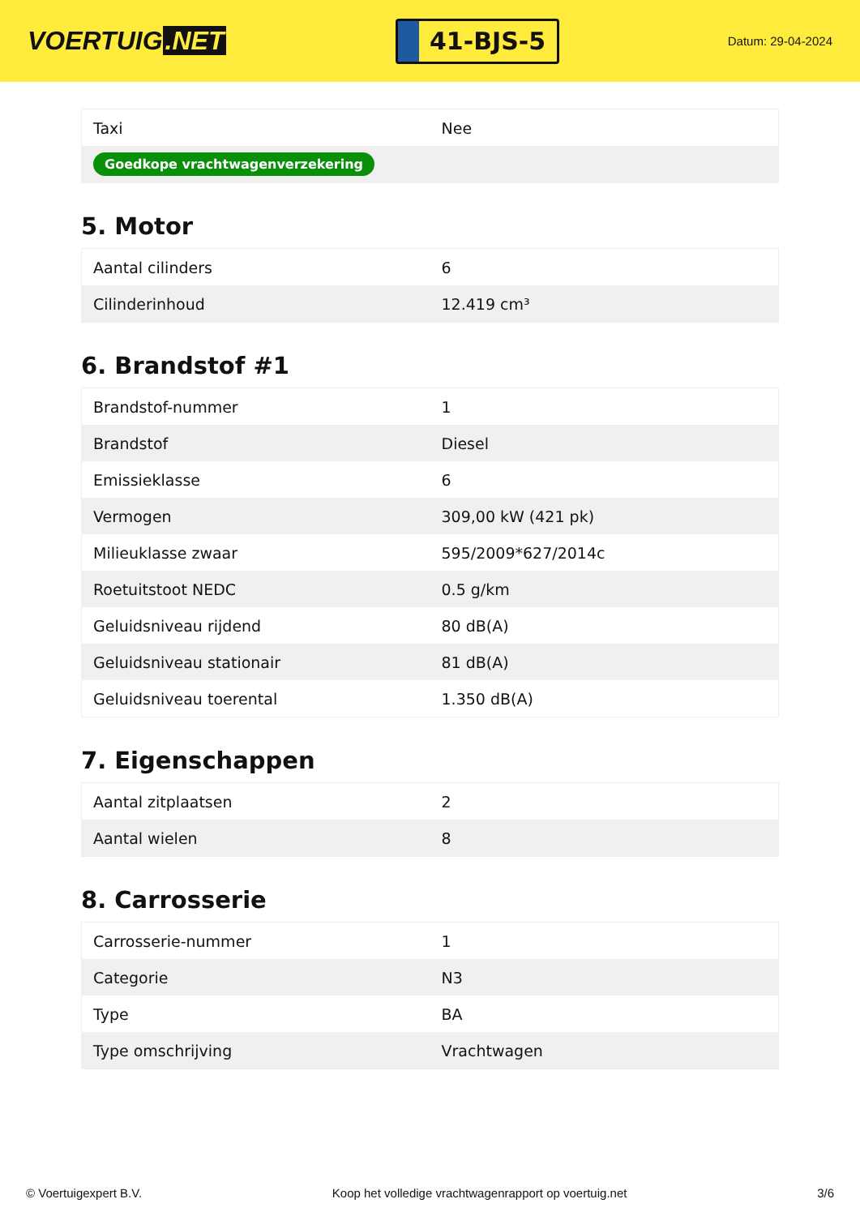VOERTUIG.NET
41-BJS-5
Datum: 29-04-2024
| Taxi | Nee |
| Goedkope vrachtwagenverzekering | |
5. Motor
| Aantal cilinders | 6 |
| Cilinderinhoud | 12.419 cm³ |
6. Brandstof #1
| Brandstof-nummer | 1 |
| Brandstof | Diesel |
| Emissieklasse | 6 |
| Vermogen | 309,00 kW (421 pk) |
| Milieuklasse zwaar | 595/2009*627/2014c |
| Roetuitstoot NEDC | 0.5 g/km |
| Geluidsniveau rijdend | 80 dB(A) |
| Geluidsniveau stationair | 81 dB(A) |
| Geluidsniveau toerental | 1.350 dB(A) |
7. Eigenschappen
| Aantal zitplaatsen | 2 |
| Aantal wielen | 8 |
8. Carrosserie
| Carrosserie-nummer | 1 |
| Categorie | N3 |
| Type | BA |
| Type omschrijving | Vrachtwagen |
© Voertuigexpert B.V. Koop het volledige vrachtwagenrapport op voertuig.net 3/6